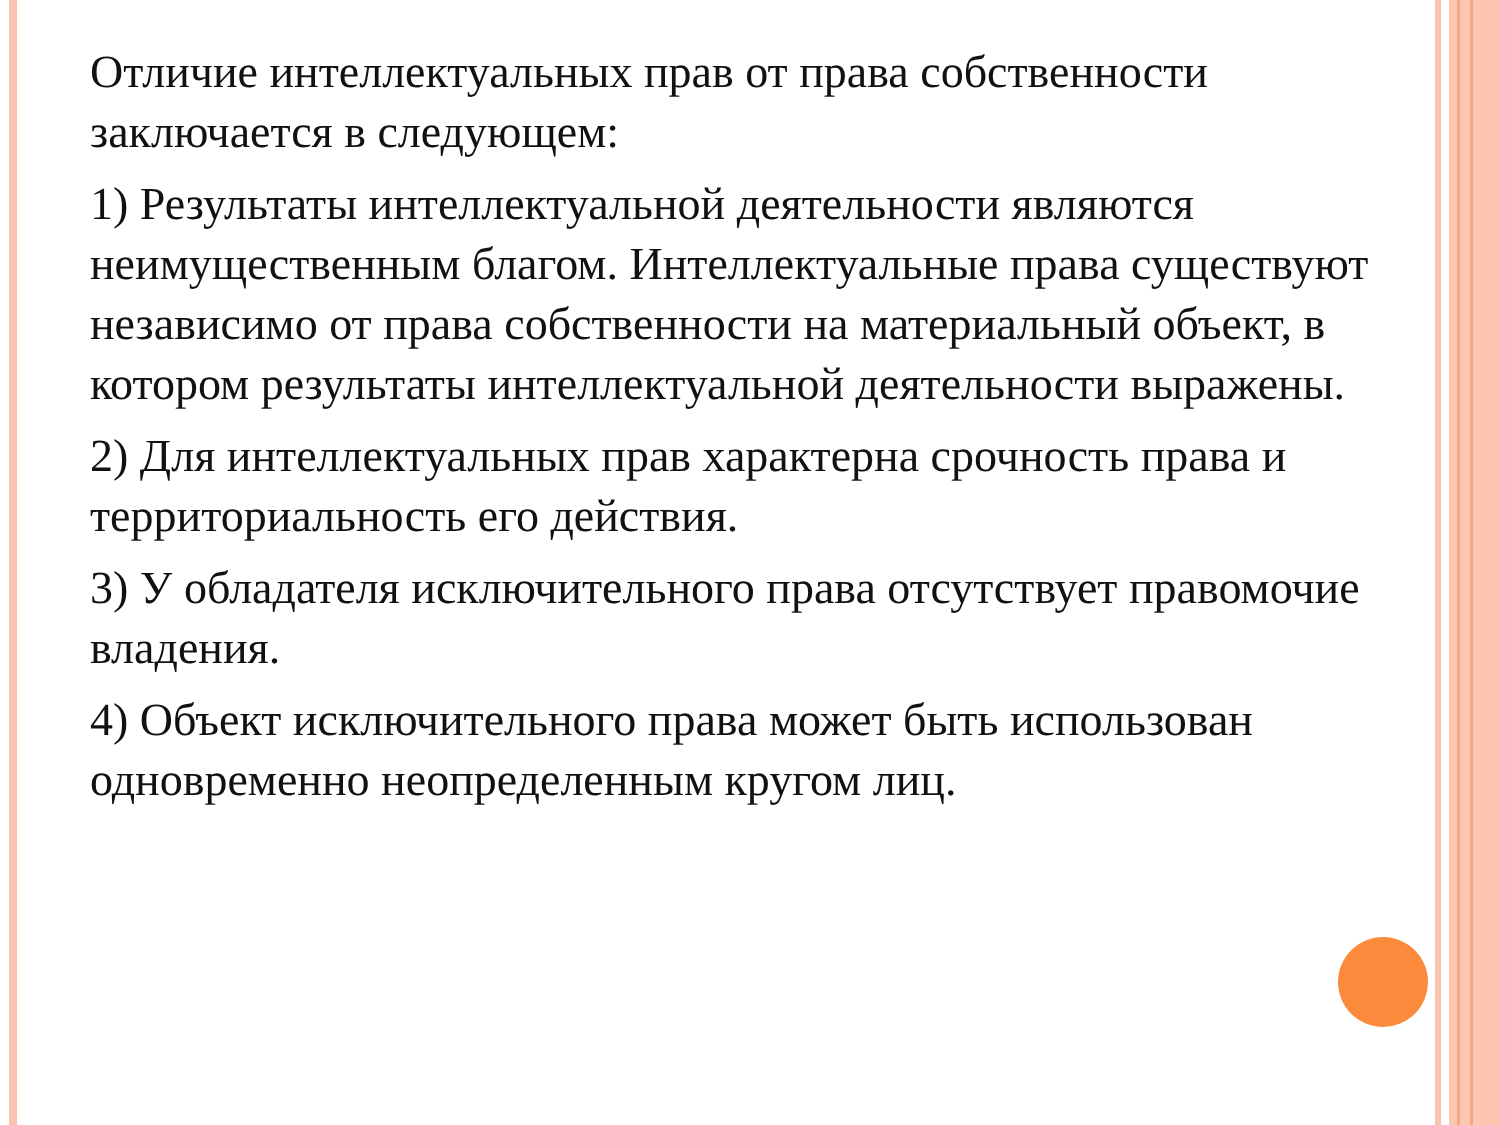Отличие интеллектуальных прав от права собственности заключается в следующем:
1) Результаты интеллектуальной деятельности являются неимущественным благом. Интеллектуальные права существуют независимо от права собственности на материальный объект, в котором результаты интеллектуальной деятельности выражены.
2) Для интеллектуальных прав характерна срочность права и территориальность его действия.
3) У обладателя исключительного права отсутствует правомочие владения.
4) Объект исключительного права может быть использован одновременно неопределенным кругом лиц.